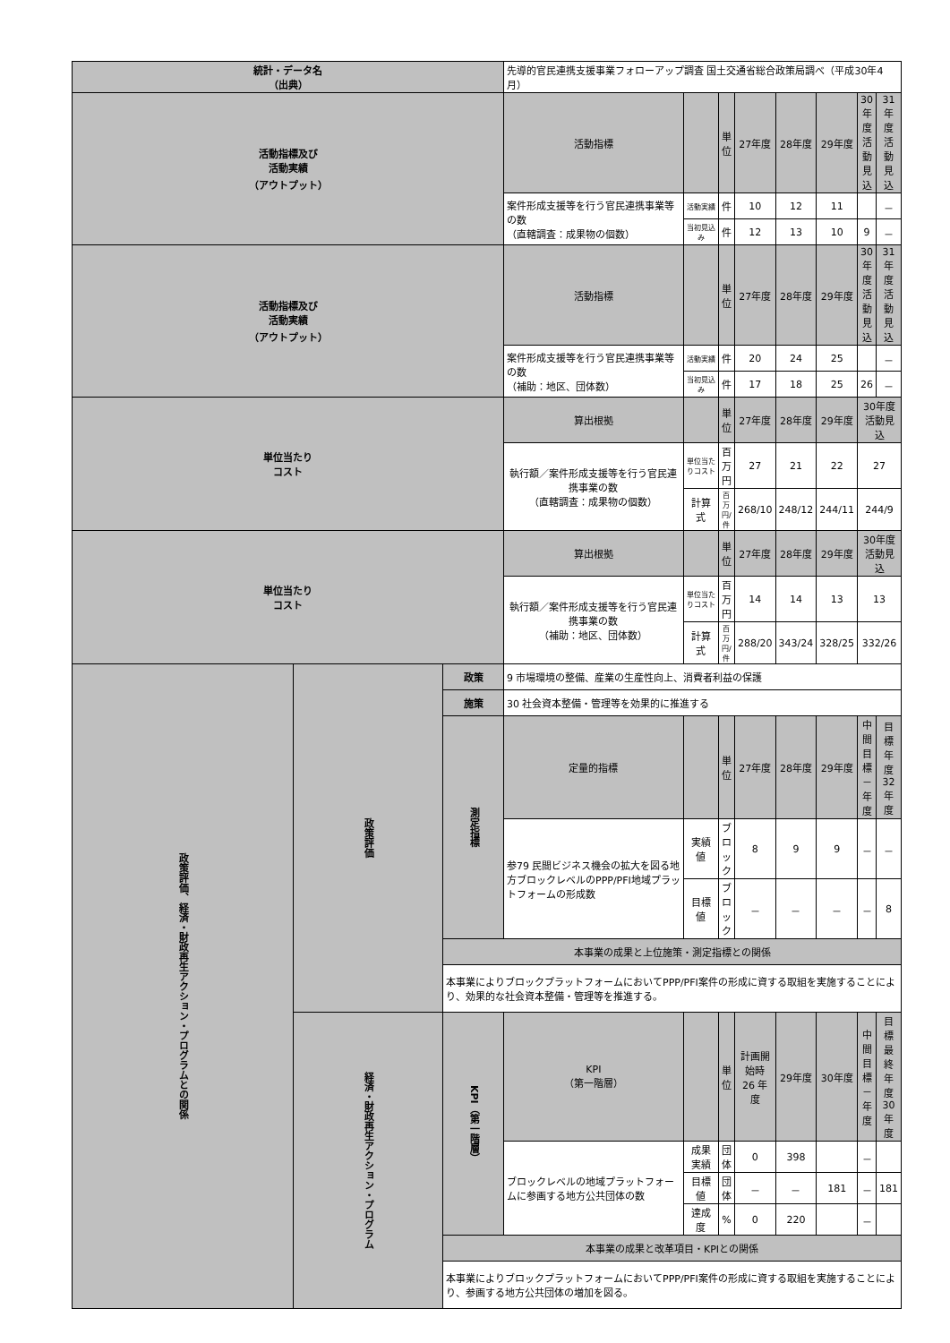| 統計・データ名 （出典） | | | 先導的官民連携支援事業フォローアップ調査 国土交通省総合政策局調べ（平成30年4月） | | | | | | | |
| 活動指標及び 活動実績 （アウトプット） | | | 活動指標 | | 単位 | 27年度 | 28年度 | 29年度 | 30年度 活動見込 | 31年度 活動見込 |
| | | | 案件形成支援等を行う官民連携事業等の数 （直轄調査：成果物の個数） | 活動実績 | 件 | 10 | 12 | 11 | | － |
| | | | | 当初見込み | 件 | 12 | 13 | 10 | 9 | － |
| 活動指標及び 活動実績 （アウトプット） | | | 活動指標 | | 単位 | 27年度 | 28年度 | 29年度 | 30年度 活動見込 | 31年度 活動見込 |
| | | | 案件形成支援等を行う官民連携事業等の数 （補助：地区、団体数） | 活動実績 | 件 | 20 | 24 | 25 | | － |
| | | | | 当初見込み | 件 | 17 | 18 | 25 | 26 | － |
| 単位当たり コスト | | | 算出根拠 | | 単位 | 27年度 | 28年度 | 29年度 | 30年度活動見込 | |
| | | | 執行額／案件形成支援等を行う官民連携事業の数 （直轄調査：成果物の個数） | 単位当たりコスト | 百万円 | 27 | 21 | 22 | 27 | |
| | | | | 計算式 | 百万円/件 | 268/10 | 248/12 | 244/11 | 244/9 | |
| 単位当たり コスト | | | 算出根拠 | | 単位 | 27年度 | 28年度 | 29年度 | 30年度活動見込 | |
| | | | 執行額／案件形成支援等を行う官民連携事業の数 （補助：地区、団体数） | 単位当たりコスト | 百万円 | 14 | 14 | 13 | 13 | |
| | | | | 計算式 | 百万円/件 | 288/20 | 343/24 | 328/25 | 332/26 | |
| 政策評価、経済・財政再生アクション・プログラムとの関係 | 政策評価 | 政策 | 9 市場環境の整備、産業の生産性向上、消費者利益の保護 | | | | | | | |
| | | 施策 | 30 社会資本整備・管理等を効果的に推進する | | | | | | | |
| | | 測定指標 | 定量的指標 | | 単位 | 27年度 | 28年度 | 29年度 | 中間目標 － 年度 | 目標年度 32 年度 |
| | | | 参79 民間ビジネス機会の拡大を図る地方ブロックレベルのPPP/PFI地域プラットフォームの形成数 | 実績値 | ブロック | 8 | 9 | 9 | － | － |
| | | | | 目標値 | ブロック | － | － | － | － | 8 |
| | | 本事業の成果と上位施策・測定指標との関係 | | | | | | | | |
| | | 本事業によりブロックプラットフォームにおいてPPP/PFI案件の形成に資する取組を実施することにより、効果的な社会資本整備・管理等を推進する。 | | | | | | | | |
| | 経済・財政再生アクション・プログラム | KPI（第一階層） | KPI （第一階層） | | 単位 | 計画開始時 26 年度 | 29年度 | 30年度 | 中間目標 － 年度 | 目標最終年度 30 年度 |
| | | | ブロックレベルの地域プラットフォームに参画する地方公共団体の数 | 成果実績 | 団体 | 0 | 398 | | － | |
| | | | | 目標値 | 団体 | － | － | 181 | － | 181 |
| | | | | 達成度 | % | 0 | 220 | | － | |
| | | 本事業の成果と改革項目・KPIとの関係 | | | | | | | | |
| | | 本事業によりブロックプラットフォームにおいてPPP/PFI案件の形成に資する取組を実施することにより、参画する地方公共団体の増加を図る。 | | | | | | | | |